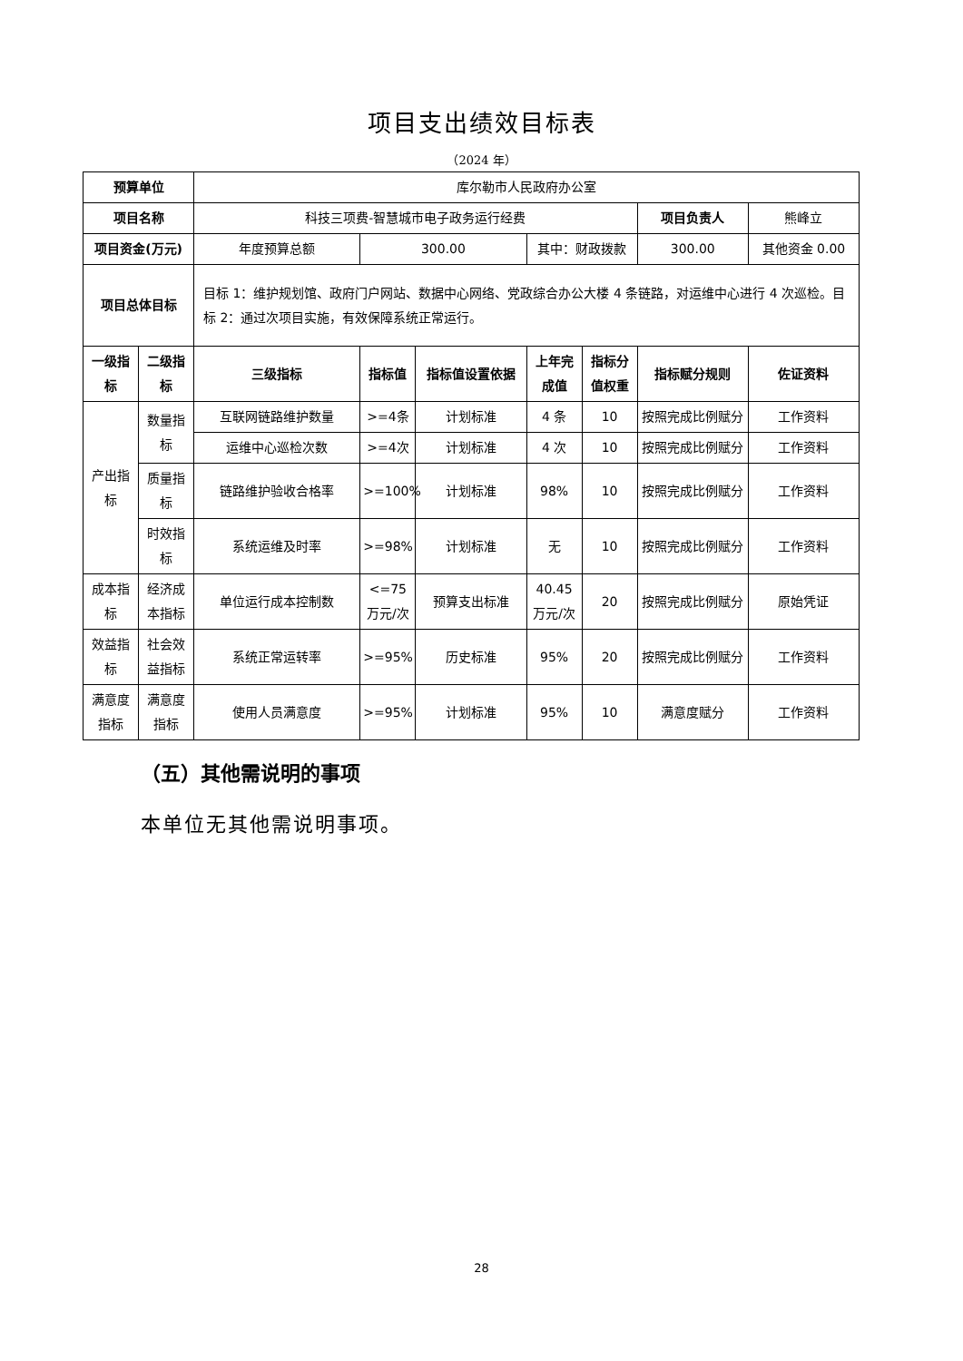项目支出绩效目标表
（2024 年）
| 预算单位 | | 库尔勒市人民政府办公室 | | | | | | |
| 项目名称 | | 科技三项费-智慧城市电子政务运行经费 | | | | | 项目负责人 | 熊峰立 |
| 项目资金(万元) | | 年度预算总额 | 300.00 | | 其中：财政拨款 | | 300.00 | 其他资金 0.00 |
| 项目总体目标 | | 目标 1：维护规划馆、政府门户网站、数据中心网络、党政综合办公大楼 4 条链路，对运维中心进行 4 次巡检。目标 2：通过次项目实施，有效保障系统正常运行。 | | | | | | |
| 一级指标 | 二级指标 | 三级指标 | 指标值 | 指标值设置依据 | 上年完成值 | 指标分值权重 | 指标赋分规则 | 佐证资料 |
| 产出指标 | 数量指标 | 互联网链路维护数量 | >=4条 | 计划标准 | 4 条 | 10 | 按照完成比例赋分 | 工作资料 |
| | | 运维中心巡检次数 | >=4次 | 计划标准 | 4 次 | 10 | 按照完成比例赋分 | 工作资料 |
| | 质量指标 | 链路维护验收合格率 | >=100% | 计划标准 | 98% | 10 | 按照完成比例赋分 | 工作资料 |
| | 时效指标 | 系统运维及时率 | >=98% | 计划标准 | 无 | 10 | 按照完成比例赋分 | 工作资料 |
| 成本指标 | 经济成本指标 | 单位运行成本控制数 | <=75万元/次 | 预算支出标准 | 40.45万元/次 | 20 | 按照完成比例赋分 | 原始凭证 |
| 效益指标 | 社会效益指标 | 系统正常运转率 | >=95% | 历史标准 | 95% | 20 | 按照完成比例赋分 | 工作资料 |
| 满意度指标 | 满意度指标 | 使用人员满意度 | >=95% | 计划标准 | 95% | 10 | 满意度赋分 | 工作资料 |
（五）其他需说明的事项
本单位无其他需说明事项。
28